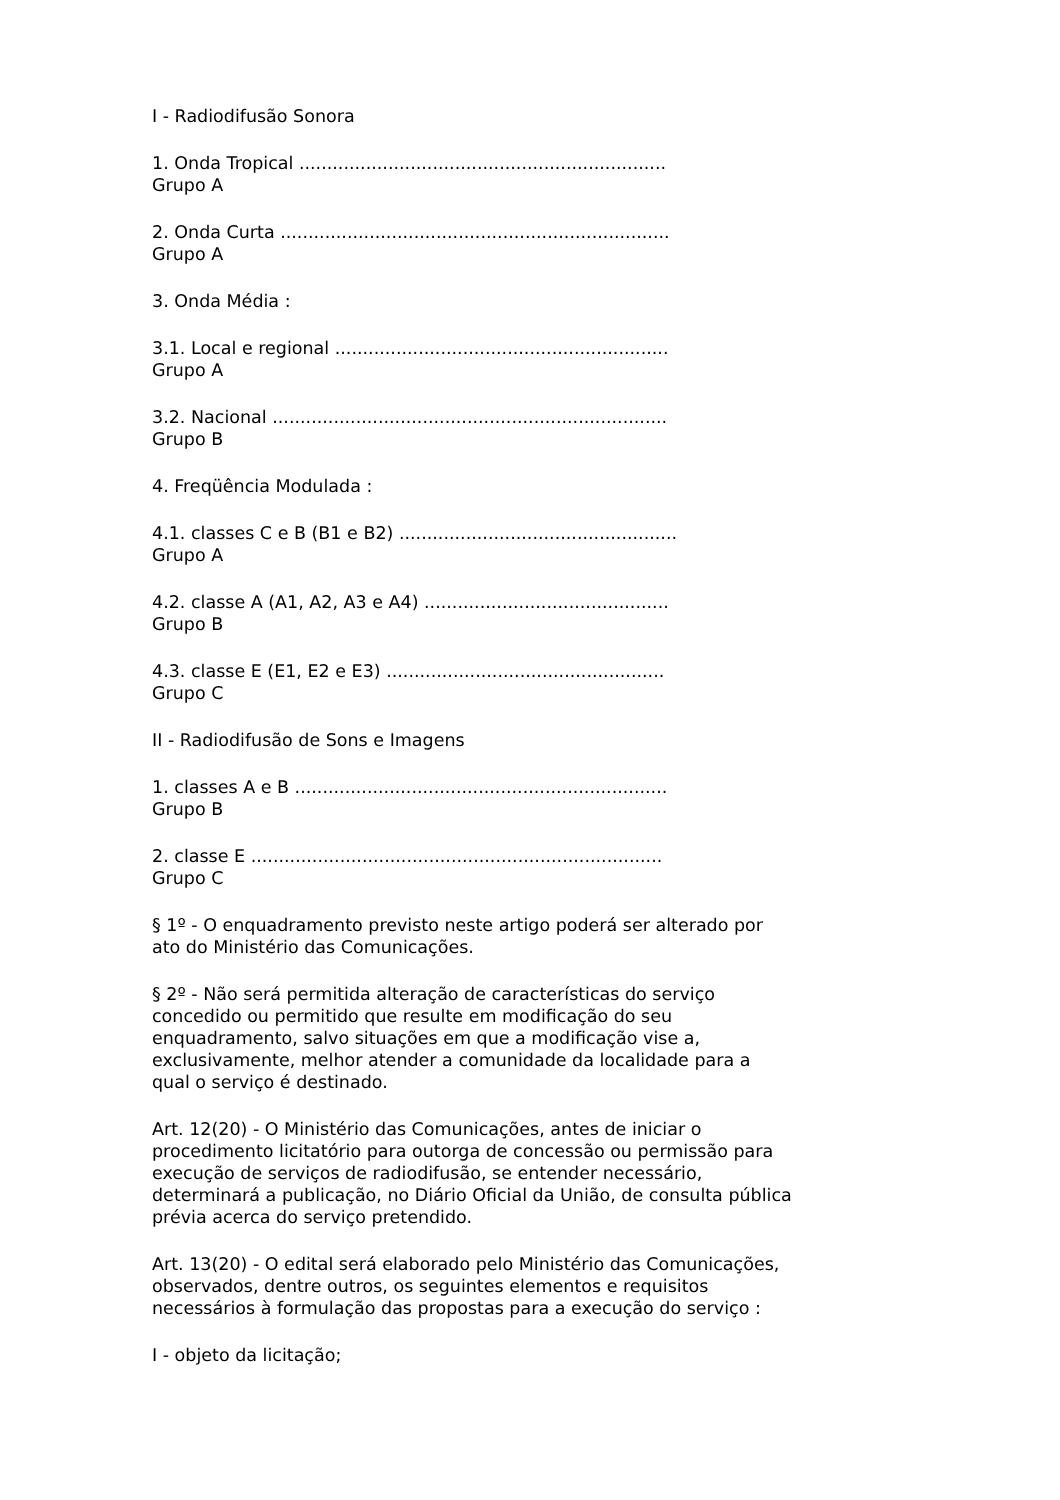I - Radiodifusão Sonora
1. Onda Tropical ..................................................................
Grupo A
2. Onda Curta ......................................................................
Grupo A
3. Onda Média :
3.1. Local e regional ............................................................
Grupo A
3.2. Nacional .......................................................................
Grupo B
4. Freqüência Modulada :
4.1. classes C e B (B1 e B2) ..................................................
Grupo A
4.2. classe A (A1, A2, A3 e A4) ............................................
Grupo B
4.3. classe E (E1, E2 e E3) ..................................................
Grupo C
II - Radiodifusão de Sons e Imagens
1. classes A e B ...................................................................
Grupo B
2. classe E ..........................................................................
Grupo C
§ 1º - O enquadramento previsto neste artigo poderá ser alterado por ato do Ministério das Comunicações.
§ 2º - Não será permitida alteração de características do serviço concedido ou permitido que resulte em modificação do seu enquadramento, salvo situações em que a modificação vise a, exclusivamente, melhor atender a comunidade da localidade para a qual o serviço é destinado.
Art. 12(20) - O Ministério das Comunicações, antes de iniciar o procedimento licitatório para outorga de concessão ou permissão para execução de serviços de radiodifusão, se entender necessário, determinará a publicação, no Diário Oficial da União, de consulta pública prévia acerca do serviço pretendido.
Art. 13(20) - O edital será elaborado pelo Ministério das Comunicações, observados, dentre outros, os seguintes elementos e requisitos necessários à formulação das propostas para a execução do serviço :
I - objeto da licitação;